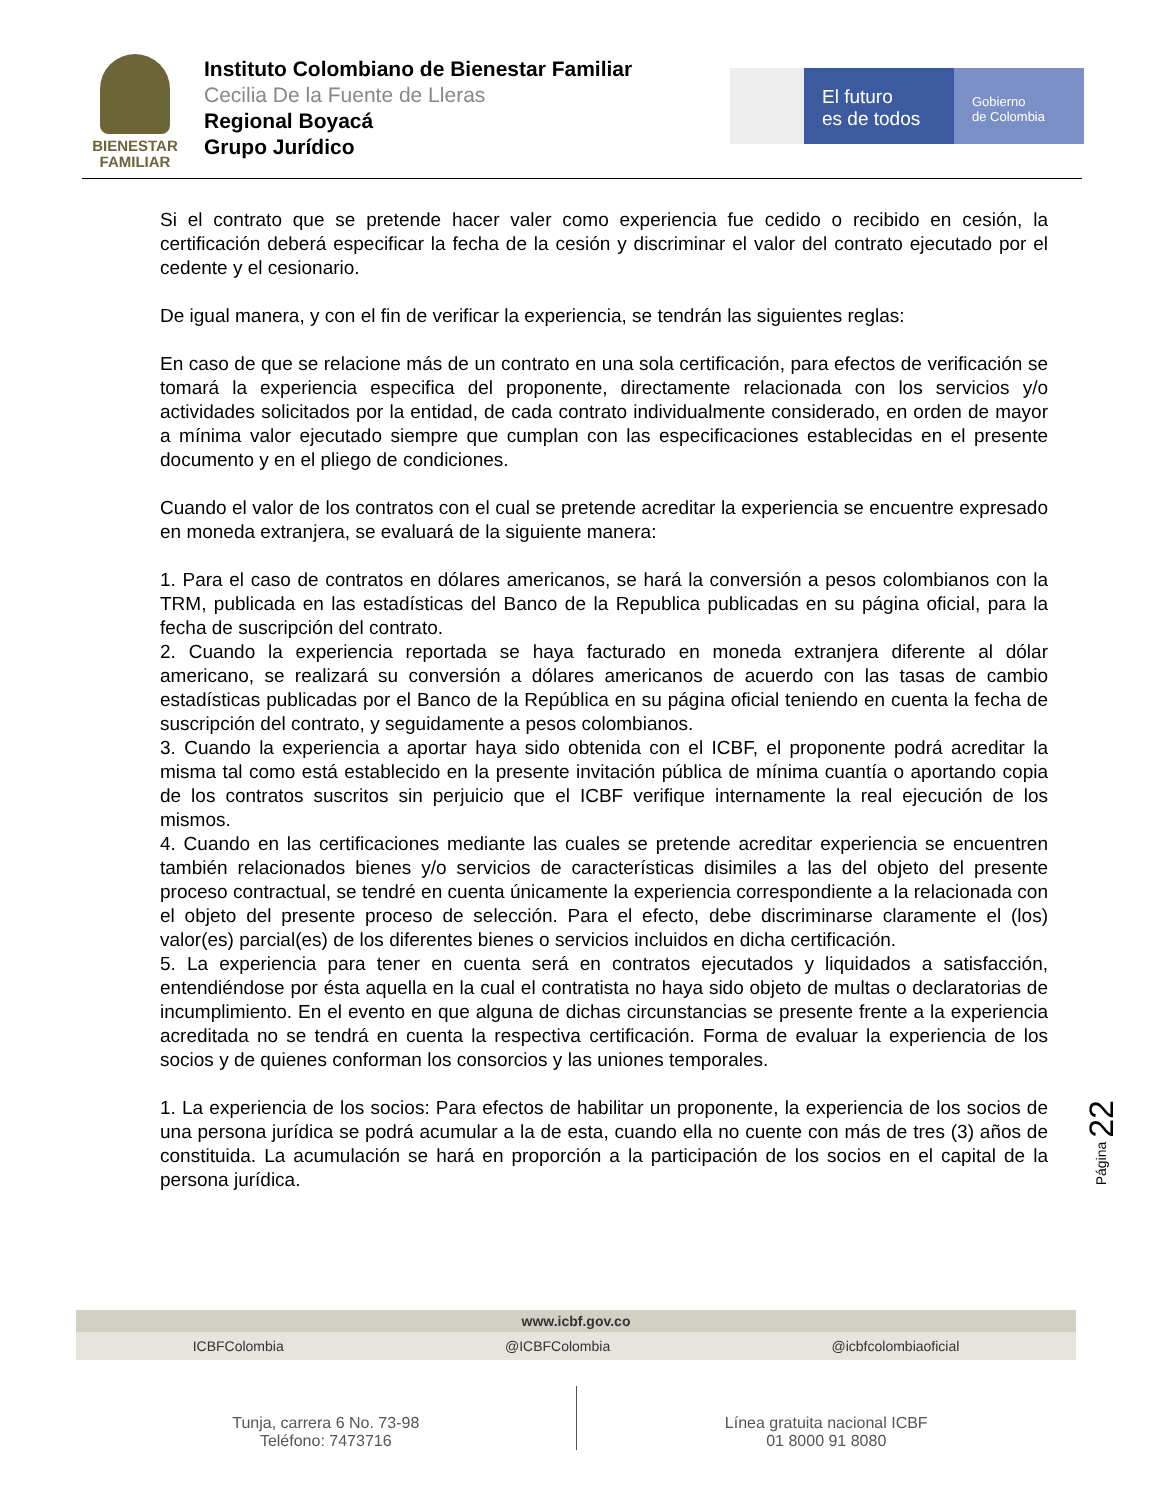BIENESTAR
FAMILIAR
Instituto Colombiano de Bienestar Familiar
Cecilia De la Fuente de Lleras
Regional Boyacá
Grupo Jurídico
El futuro
es de todos
Gobierno
de Colombia
Si el contrato que se pretende hacer valer como experiencia fue cedido o recibido en cesión, la certificación deberá especificar la fecha de la cesión y discriminar el valor del contrato ejecutado por el cedente y el cesionario.
De igual manera, y con el fin de verificar la experiencia, se tendrán las siguientes reglas:
En caso de que se relacione más de un contrato en una sola certificación, para efectos de verificación se tomará la experiencia especifica del proponente, directamente relacionada con los servicios y/o actividades solicitados por la entidad, de cada contrato individualmente considerado, en orden de mayor a mínima valor ejecutado siempre que cumplan con las especificaciones establecidas en el presente documento y en el pliego de condiciones.
Cuando el valor de los contratos con el cual se pretende acreditar la experiencia se encuentre expresado en moneda extranjera, se evaluará de la siguiente manera:
1. Para el caso de contratos en dólares americanos, se hará la conversión a pesos colombianos con la TRM, publicada en las estadísticas del Banco de la Republica publicadas en su página oficial, para la fecha de suscripción del contrato.
2. Cuando la experiencia reportada se haya facturado en moneda extranjera diferente al dólar americano, se realizará su conversión a dólares americanos de acuerdo con las tasas de cambio estadísticas publicadas por el Banco de la República en su página oficial teniendo en cuenta la fecha de suscripción del contrato, y seguidamente a pesos colombianos.
3. Cuando la experiencia a aportar haya sido obtenida con el ICBF, el proponente podrá acreditar la misma tal como está establecido en la presente invitación pública de mínima cuantía o aportando copia de los contratos suscritos sin perjuicio que el ICBF verifique internamente la real ejecución de los mismos.
4. Cuando en las certificaciones mediante las cuales se pretende acreditar experiencia se encuentren también relacionados bienes y/o servicios de características disimiles a las del objeto del presente proceso contractual, se tendré en cuenta únicamente la experiencia correspondiente a la relacionada con el objeto del presente proceso de selección. Para el efecto, debe discriminarse claramente el (los) valor(es) parcial(es) de los diferentes bienes o servicios incluidos en dicha certificación.
5. La experiencia para tener en cuenta será en contratos ejecutados y liquidados a satisfacción, entendiéndose por ésta aquella en la cual el contratista no haya sido objeto de multas o declaratorias de incumplimiento. En el evento en que alguna de dichas circunstancias se presente frente a la experiencia acreditada no se tendrá en cuenta la respectiva certificación. Forma de evaluar la experiencia de los socios y de quienes conforman los consorcios y las uniones temporales.
1. La experiencia de los socios: Para efectos de habilitar un proponente, la experiencia de los socios de una persona jurídica se podrá acumular a la de esta, cuando ella no cuente con más de tres (3) años de constituida. La acumulación se hará en proporción a la participación de los socios en el capital de la persona jurídica.
Página 22
www.icbf.gov.co
ICBFColombia @ICBFColombia @icbfcolombiaoficial
Tunja, carrera 6 No. 73-98
Teléfono: 7473716
Línea gratuita nacional ICBF
01 8000 91 8080